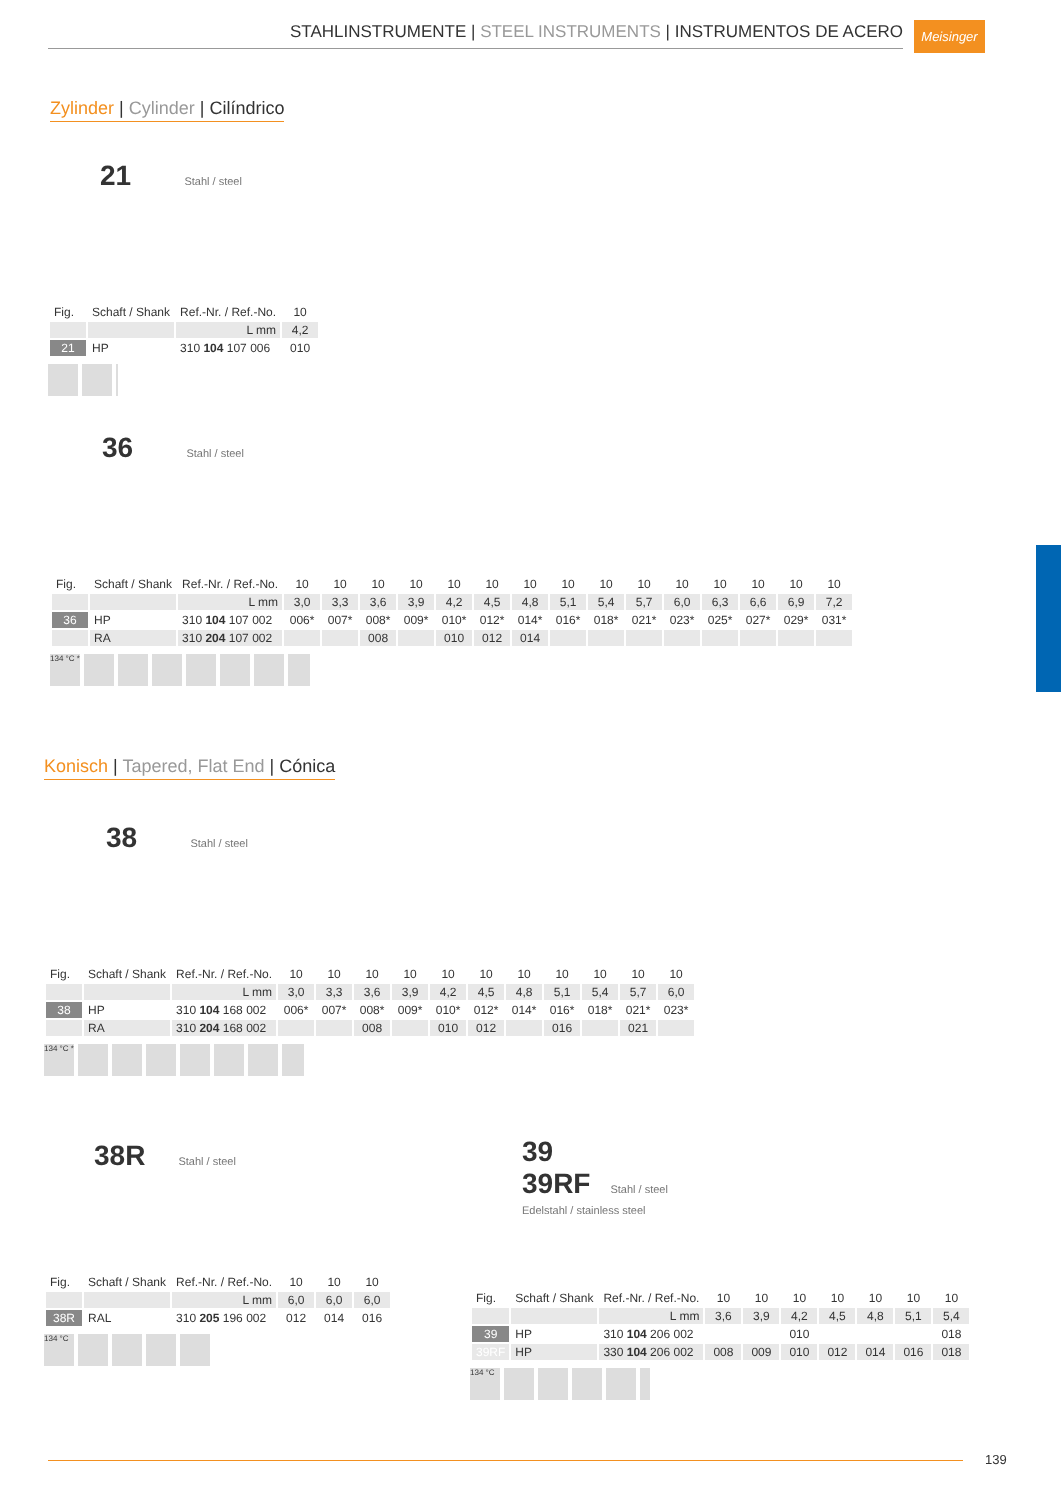STAHLINSTRUMENTE | STEEL INSTRUMENTS | INSTRUMENTOS DE ACERO Meisinger
Zylinder | Cylinder | Cilíndrico
21 Stahl / steel
| Fig. | Schaft / Shank | Ref.-Nr. / Ref.-No. | 10 |
| | | L mm | 4,2 |
| 21 | HP | 310 104 107 006 | 010 |
36 Stahl / steel
| Fig. | Schaft / Shank | Ref.-Nr. / Ref.-No. | 10 | 10 | 10 | 10 | 10 | 10 | 10 | 10 | 10 | 10 | 10 | 10 | 10 | 10 | 10 |
| | | L mm | 3,0 | 3,3 | 3,6 | 3,9 | 4,2 | 4,5 | 4,8 | 5,1 | 5,4 | 5,7 | 6,0 | 6,3 | 6,6 | 6,9 | 7,2 |
| 36 | HP | 310 104 107 002 | 006* | 007* | 008* | 009* | 010* | 012* | 014* | 016* | 018* | 021* | 023* | 025* | 027* | 029* | 031* |
| | RA | 310 204 107 002 | | | 008 | | 010 | 012 | 014 | | | | | | | | |
134 °C *
Konisch | Tapered, Flat End | Cónica
38 Stahl / steel
| Fig. | Schaft / Shank | Ref.-Nr. / Ref.-No. | 10 | 10 | 10 | 10 | 10 | 10 | 10 | 10 | 10 | 10 | 10 |
| | | L mm | 3,0 | 3,3 | 3,6 | 3,9 | 4,2 | 4,5 | 4,8 | 5,1 | 5,4 | 5,7 | 6,0 |
| 38 | HP | 310 104 168 002 | 006* | 007* | 008* | 009* | 010* | 012* | 014* | 016* | 018* | 021* | 023* |
| | RA | 310 204 168 002 | | | 008 | | 010 | 012 | | 016 | | 021 | |
134 °C *
38R Stahl / steel
| Fig. | Schaft / Shank | Ref.-Nr. / Ref.-No. | 10 | 10 | 10 |
| | | L mm | 6,0 | 6,0 | 6,0 |
| 38R | RAL | 310 205 196 002 | 012 | 014 | 016 |
134 °C
39
39RF Stahl / steel
Edelstahl / stainless steel
| Fig. | Schaft / Shank | Ref.-Nr. / Ref.-No. | 10 | 10 | 10 | 10 | 10 | 10 | 10 |
| | | L mm | 3,6 | 3,9 | 4,2 | 4,5 | 4,8 | 5,1 | 5,4 |
| 39 | HP | 310 104 206 002 | | | 010 | | | | 018 |
| 39RF | HP | 330 104 206 002 | 008 | 009 | 010 | 012 | 014 | 016 | 018 |
134 °C
139